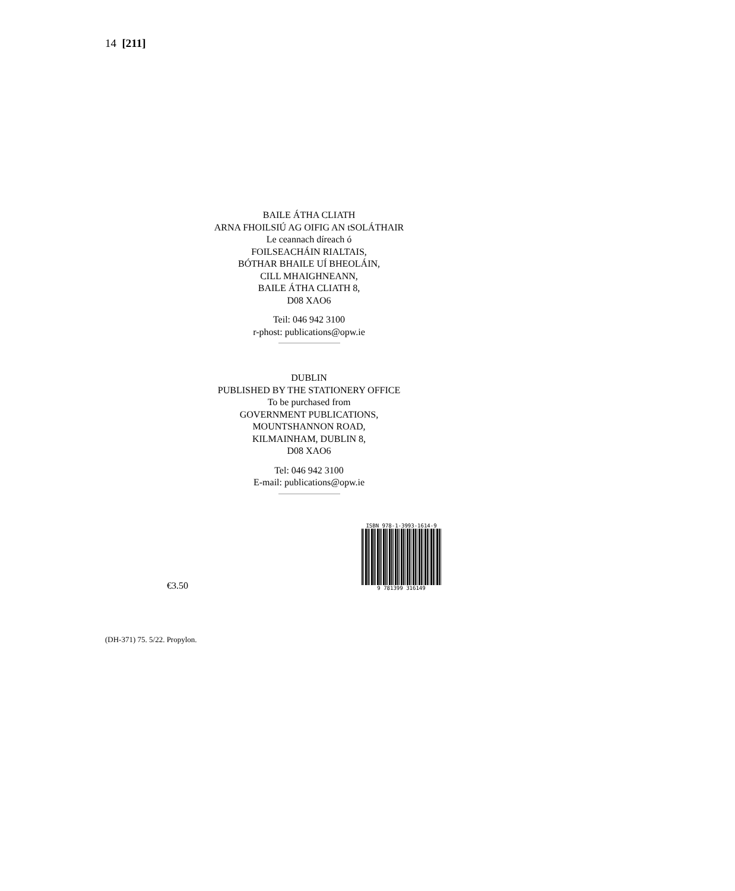14 [211]
BAILE ÁTHA CLIATH
ARNA FHOILSIÚ AG OIFIG AN tSOLÁTHAIR
Le ceannach díreach ó
FOILSEACHÁIN RIALTAIS,
BÓTHAR BHAILE UÍ BHEOLÁIN,
CILL MHAIGHNEANN,
BAILE ÁTHA CLIATH 8,
D08 XAO6
Teil: 046 942 3100
r-phost: publications@opw.ie
DUBLIN
PUBLISHED BY THE STATIONERY OFFICE
To be purchased from
GOVERNMENT PUBLICATIONS,
MOUNTSHANNON ROAD,
KILMAINHAM, DUBLIN 8,
D08 XAO6
Tel: 046 942 3100
E-mail: publications@opw.ie
€3.50
ISBN 978-1-3993-1614-9
9 781399 316149
(DH-371) 75. 5/22. Propylon.